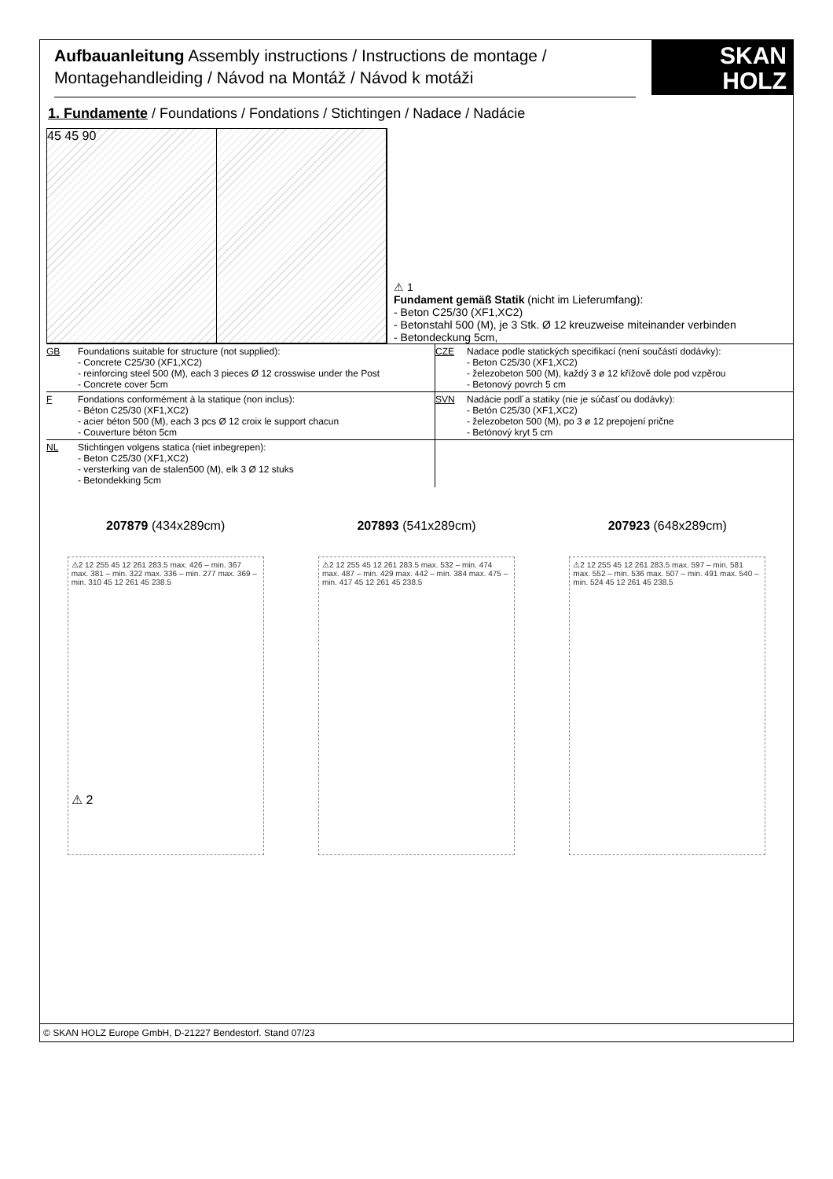Aufbauanleitung Assembly instructions / Instructions de montage / Montagehandleiding / Návod na Montáž / Návod k motáži
SKAN
HOLZ
1. Fundamente / Foundations / Fondations / Stichtingen / Nadace / Nadácie
45 45 90
⚠ 1
Fundament gemäß Statik (nicht im Lieferumfang):
- Beton C25/30 (XF1,XC2)
- Betonstahl 500 (M), je 3 Stk. Ø 12 kreuzweise miteinander verbinden
- Betondeckung 5cm,
GB Foundations suitable for structure (not supplied):
- Concrete C25/30 (XF1,XC2)
- reinforcing steel 500 (M), each 3 pieces Ø 12 crosswise under the Post
- Concrete cover 5cm
CZE Nadace podle statických specifikací (není součástí dodávky):
- Beton C25/30 (XF1,XC2)
- železobeton 500 (M), každý 3 ø 12 křížově dole pod vzpěrou
- Betonový povrch 5 cm
F Fondations conformément à la statique (non inclus):
- Béton C25/30 (XF1,XC2)
- acier béton 500 (M), each 3 pcs Ø 12 croix le support chacun
- Couverture béton 5cm
SVN Nadácie podl´a statiky (nie je súčast´ou dodávky):
- Betón C25/30 (XF1,XC2)
- železobeton 500 (M), po 3 ø 12 prepojení prične
- Betónový kryt 5 cm
NL Stichtingen volgens statica (niet inbegrepen):
- Beton C25/30 (XF1,XC2)
- versterking van de stalen500 (M), elk 3 Ø 12 stuks
- Betondekking 5cm
207879 (434x289cm) 207893 (541x289cm) 207923 (648x289cm)
⚠2 12 255 45 12 261 283.5 max. 426 – min. 367 max. 381 – min. 322 max. 336 – min. 277 max. 369 – min. 310 45 12 261 45 238.5
⚠2 12 255 45 12 261 283.5 max. 532 – min. 474 max. 487 – min. 429 max. 442 – min. 384 max. 475 – min. 417 45 12 261 45 238.5
⚠2 12 255 45 12 261 283.5 max. 597 – min. 581 max. 552 – min. 536 max. 507 – min. 491 max. 540 – min. 524 45 12 261 45 238.5
⚠ 2
© SKAN HOLZ Europe GmbH, D-21227 Bendestorf. Stand 07/23